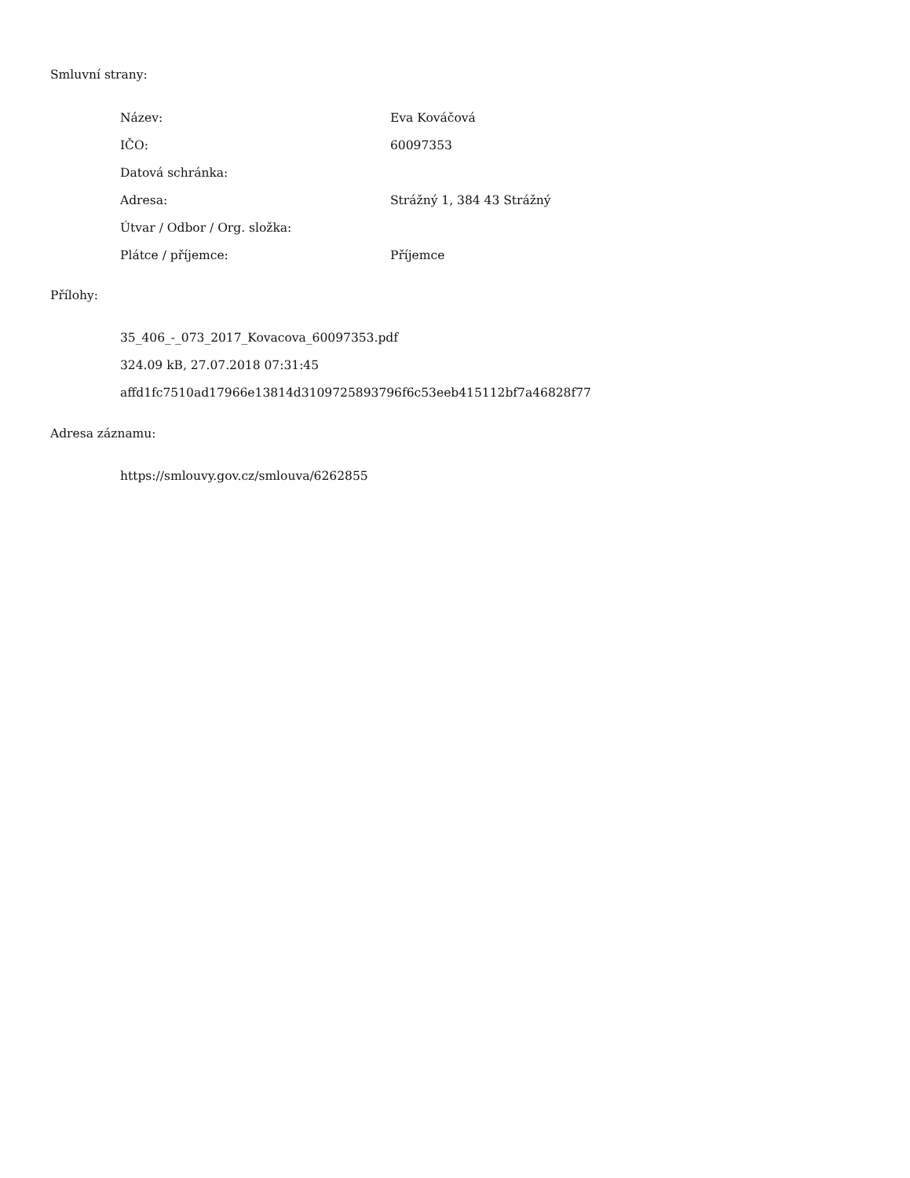Smluvní strany:
| Název: | Eva Kováčová |
| IČO: | 60097353 |
| Datová schránka: | |
| Adresa: | Strážný 1, 384 43 Strážný |
| Útvar / Odbor / Org. složka: | |
| Plátce / příjemce: | Příjemce |
Přílohy:
35_406_-_073_2017_Kovacova_60097353.pdf
324.09 kB, 27.07.2018 07:31:45
affd1fc7510ad17966e13814d3109725893796f6c53eeb415112bf7a46828f77
Adresa záznamu:
https://smlouvy.gov.cz/smlouva/6262855